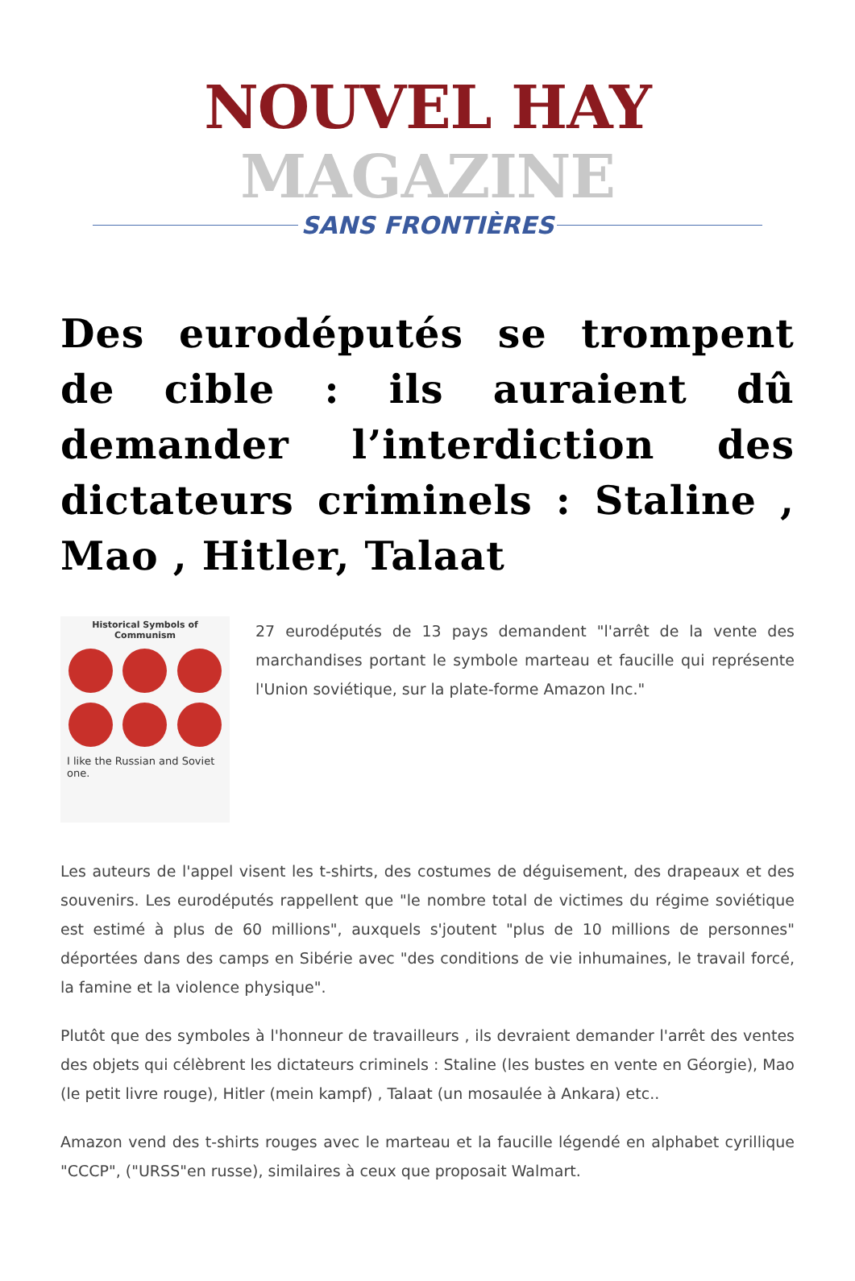NOUVEL HAY MAGAZINE
SANS FRONTIÈRES
Des eurodéputés se trompent de cible : ils auraient dû demander l’interdiction des dictateurs criminels : Staline , Mao , Hitler, Talaat
Historical Symbols of Communism
I like the Russian and Soviet one.
27 eurodéputés de 13 pays demandent "l'arrêt de la vente des marchandises portant le symbole marteau et faucille qui représente l'Union soviétique, sur la plate-forme Amazon Inc."
Les auteurs de l'appel visent les t-shirts, des costumes de déguisement, des drapeaux et des souvenirs. Les eurodéputés rappellent que "le nombre total de victimes du régime soviétique est estimé à plus de 60 millions", auxquels s'joutent "plus de 10 millions de personnes" déportées dans des camps en Sibérie avec "des conditions de vie inhumaines, le travail forcé, la famine et la violence physique".
Plutôt que des symboles à l'honneur de travailleurs , ils devraient demander l'arrêt des ventes des objets qui célèbrent les dictateurs criminels : Staline (les bustes en vente en Géorgie), Mao (le petit livre rouge), Hitler (mein kampf) , Talaat (un mosaulée à Ankara) etc..
Amazon vend des t-shirts rouges avec le marteau et la faucille légendé en alphabet cyrillique "CCCP", ("URSS"en russe), similaires à ceux que proposait Walmart.